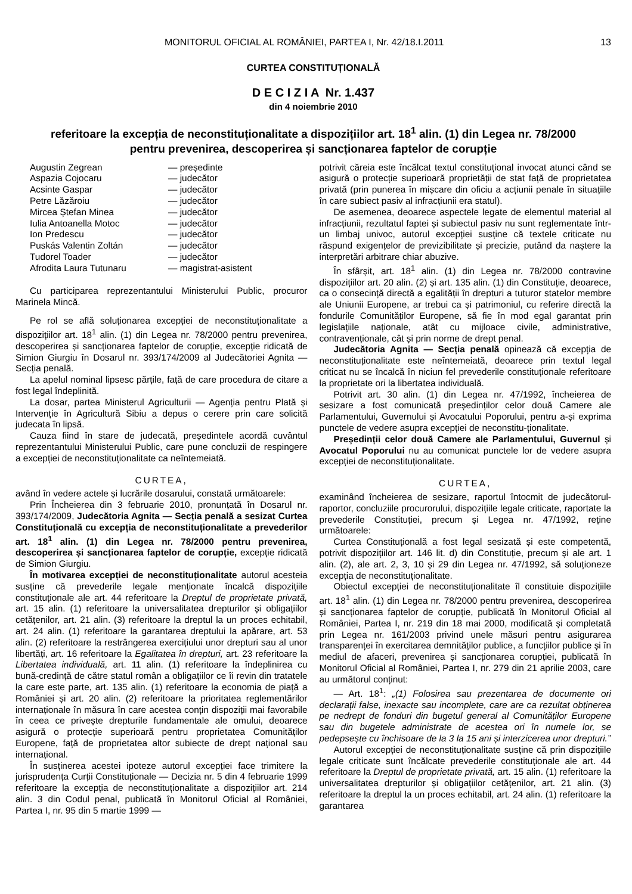MONITORUL OFICIAL AL ROMÂNIEI, PARTEA I, Nr. 42/18.I.2011 13
CURTEA CONSTITUȚIONALĂ
D E C I Z I A Nr. 1.437
din 4 noiembrie 2010
referitoare la excepția de neconstituționalitate a dispozițiilor art. 18<sup>1</sup> alin. (1) din Legea nr. 78/2000
pentru prevenirea, descoperirea și sancționarea faptelor de corupție
Augustin Zegrean — președinte
Aspazia Cojocaru — judecător
Acsinte Gaspar — judecător
Petre Lăzăroiu — judecător
Mircea Ștefan Minea — judecător
Iulia Antoanella Motoc — judecător
Ion Predescu — judecător
Puskás Valentin Zoltán — judecător
Tudorel Toader — judecător
Afrodita Laura Tutunaru — magistrat-asistent
Cu participarea reprezentantului Ministerului Public, procuror Marinela Mincă.
Pe rol se află soluționarea excepției de neconstituționalitate a dispozițiilor art. 18<sup>1</sup> alin. (1) din Legea nr. 78/2000 pentru prevenirea, descoperirea și sancționarea faptelor de corupție, excepție ridicată de Simion Giurgiu în Dosarul nr. 393/174/2009 al Judecătoriei Agnita — Secția penală.
La apelul nominal lipsesc părțile, față de care procedura de citare a fost legal îndeplinită.
La dosar, partea Ministerul Agriculturii — Agenția pentru Plată și Intervenție în Agricultură Sibiu a depus o cerere prin care solicită judecata în lipsă.
Cauza fiind în stare de judecată, președintele acordă cuvântul reprezentantului Ministerului Public, care pune concluzii de respingere a excepției de neconstituționalitate ca neîntemeiată.
CURTEA,
având în vedere actele și lucrările dosarului, constată următoarele:
Prin Încheierea din 3 februarie 2010, pronunțată în Dosarul nr. 393/174/2009, Judecătoria Agnita — Secția penală a sesizat Curtea Constituțională cu excepția de neconstituționalitate a prevederilor art. 18<sup>1</sup> alin. (1) din Legea nr. 78/2000 pentru prevenirea, descoperirea și sancționarea faptelor de corupție, excepție ridicată de Simion Giurgiu.
În motivarea excepției de neconstituționalitate autorul acesteia susține că prevederile legale menționate încalcă dispozițiile constituționale ale art. 44 referitoare la Dreptul de proprietate privată, art. 15 alin. (1) referitoare la universalitatea drepturilor și obligațiilor cetățenilor, art. 21 alin. (3) referitoare la dreptul la un proces echitabil, art. 24 alin. (1) referitoare la garantarea dreptului la apărare, art. 53 alin. (2) referitoare la restrângerea exercițiului unor drepturi sau al unor libertăți, art. 16 referitoare la Egalitatea în drepturi, art. 23 referitoare la Libertatea individuală, art. 11 alin. (1) referitoare la îndeplinirea cu bună-credință de către statul român a obligațiilor ce îi revin din tratatele la care este parte, art. 135 alin. (1) referitoare la economia de piață a României și art. 20 alin. (2) referitoare la prioritatea reglementărilor internaționale în măsura în care acestea conțin dispoziții mai favorabile în ceea ce privește drepturile fundamentale ale omului, deoarece asigură o protecție superioară pentru proprietatea Comunităților Europene, față de proprietatea altor subiecte de drept național sau internațional.
În susținerea acestei ipoteze autorul excepției face trimitere la jurisprudența Curții Constituționale — Decizia nr. 5 din 4 februarie 1999 referitoare la excepția de neconstituționalitate a dispozițiilor art. 214 alin. 3 din Codul penal, publicată în Monitorul Oficial al României, Partea I, nr. 95 din 5 martie 1999 —
potrivit căreia este încălcat textul constituțional invocat atunci când se asigură o protecție superioară proprietății de stat față de proprietatea privată (prin punerea în mișcare din oficiu a acțiunii penale în situațiile în care subiect pasiv al infracțiunii era statul).
De asemenea, deoarece aspectele legate de elementul material al infracțiunii, rezultatul faptei și subiectul pasiv nu sunt reglementate într-un limbaj univoc, autorul excepției susține că textele criticate nu răspund exigențelor de previzibilitate și precizie, putând da naștere la interpretări arbitrare chiar abuzive.
În sfârșit, art. 18<sup>1</sup> alin. (1) din Legea nr. 78/2000 contravine dispozițiilor art. 20 alin. (2) și art. 135 alin. (1) din Constituție, deoarece, ca o consecință directă a egalității în drepturi a tuturor statelor membre ale Uniunii Europene, ar trebui ca și patrimoniul, cu referire directă la fondurile Comunităților Europene, să fie în mod egal garantat prin legislațiile naționale, atât cu mijloace civile, administrative, contravenționale, cât și prin norme de drept penal.
Judecătoria Agnita — Secția penală opinează că excepția de neconstituționalitate este neîntemeiată, deoarece prin textul legal criticat nu se încalcă în niciun fel prevederile constituționale referitoare la proprietate ori la libertatea individuală.
Potrivit art. 30 alin. (1) din Legea nr. 47/1992, încheierea de sesizare a fost comunicată președinților celor două Camere ale Parlamentului, Guvernului și Avocatului Poporului, pentru a-și exprima punctele de vedere asupra excepției de neconstitu-ționalitate.
Președinții celor două Camere ale Parlamentului, Guvernul și Avocatul Poporului nu au comunicat punctele lor de vedere asupra excepției de neconstituționalitate.
CURTEA,
examinând încheierea de sesizare, raportul întocmit de judecătorul-raportor, concluziile procurorului, dispozițiile legale criticate, raportate la prevederile Constituției, precum și Legea nr. 47/1992, reține următoarele:
Curtea Constituțională a fost legal sesizată și este competentă, potrivit dispozițiilor art. 146 lit. d) din Constituție, precum și ale art. 1 alin. (2), ale art. 2, 3, 10 și 29 din Legea nr. 47/1992, să soluționeze excepția de neconstituționalitate.
Obiectul excepției de neconstituționalitate îl constituie dispozițiile art. 18<sup>1</sup> alin. (1) din Legea nr. 78/2000 pentru prevenirea, descoperirea și sancționarea faptelor de corupție, publicată în Monitorul Oficial al României, Partea I, nr. 219 din 18 mai 2000, modificată și completată prin Legea nr. 161/2003 privind unele măsuri pentru asigurarea transparenței în exercitarea demnităților publice, a funcțiilor publice și în mediul de afaceri, prevenirea și sancționarea corupției, publicată în Monitorul Oficial al României, Partea I, nr. 279 din 21 aprilie 2003, care au următorul conținut:
— Art. 18<sup>1</sup>: „(1) Folosirea sau prezentarea de documente ori declarații false, inexacte sau incomplete, care are ca rezultat obținerea pe nedrept de fonduri din bugetul general al Comunităților Europene sau din bugetele administrate de acestea ori în numele lor, se pedepsește cu închisoare de la 3 la 15 ani și interzicerea unor drepturi.”
Autorul excepției de neconstituționalitate susține că prin dispozițiile legale criticate sunt încălcate prevederile constituționale ale art. 44 referitoare la Dreptul de proprietate privată, art. 15 alin. (1) referitoare la universalitatea drepturilor și obligațiilor cetățenilor, art. 21 alin. (3) referitoare la dreptul la un proces echitabil, art. 24 alin. (1) referitoare la garantarea